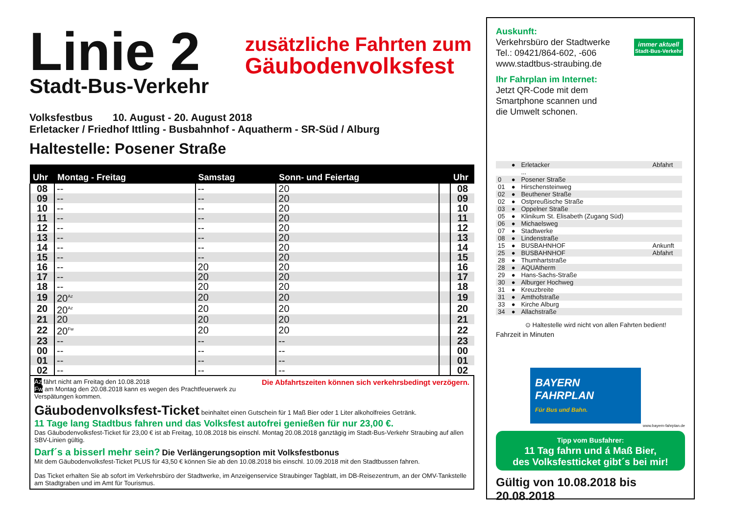Linie 2
Stadt-Bus-Verkehr
zusätzliche Fahrten zum
Gäubodenvolksfest
Volksfestbus 10. August - 20. August 2018
Erletacker / Friedhof Ittling - Busbahnhof - Aquatherm - SR-Süd / Alburg
Haltestelle: Posener Straße
| Uhr | Montag - Freitag | Samstag | Sonn- und Feiertag | | Uhr |
| --- | --- | --- | --- | --- | --- |
| 08 | -- | -- | 20 | | 08 |
| 09 | -- | -- | 20 | | 09 |
| 10 | -- | -- | 20 | | 10 |
| 11 | -- | -- | 20 | | 11 |
| 12 | -- | -- | 20 | | 12 |
| 13 | -- | -- | 20 | | 13 |
| 14 | -- | -- | 20 | | 14 |
| 15 | -- | -- | 20 | | 15 |
| 16 | -- | 20 | 20 | | 16 |
| 17 | -- | 20 | 20 | | 17 |
| 18 | -- | 20 | 20 | | 18 |
| 19 | 20<sup>Az</sup> | 20 | 20 | | 19 |
| 20 | 20<sup>Az</sup> | 20 | 20 | | 20 |
| 21 | 20 | 20 | 20 | | 21 |
| 22 | 20<sup>Fw</sup> | 20 | 20 | | 22 |
| 23 | -- | -- | -- | | 23 |
| 00 | -- | -- | -- | | 00 |
| 01 | -- | -- | -- | | 01 |
| 02 | -- | -- | -- | | 02 |
Az fährt nicht am Freitag den 10.08.2018 Die Abfahrtszeiten können sich verkehrsbedingt verzögern.
Fw am Montag den 20.08.2018 kann es wegen des Prachtfeuerwerk zu Verspätungen kommen.
Gäubodenvolksfest-Ticket beinhaltet einen Gutschein für 1 Maß Bier oder 1 Liter alkoholfreies Getränk.
11 Tage lang Stadtbus fahren und das Volksfest autofrei genießen für nur 23,00 €.
Das Gäubodenvolksfest-Ticket für 23,00 € ist ab Freitag, 10.08.2018 bis einschl. Montag 20.08.2018 ganztägig im Stadt-Bus-Verkehr Straubing auf allen SBV-Linien gültig.
Darf´s a bisserl mehr sein? Die Verlängerungsoption mit Volksfestbonus
Mit dem Gäubodenvolksfest-Ticket PLUS für 43,50 € können Sie ab den 10.08.2018 bis einschl. 10.09.2018 mit den Stadtbussen fahren.
Das Ticket erhalten Sie ab sofort im Verkehrsbüro der Stadtwerke, im Anzeigenservice Straubinger Tagblatt, im DB-Reisezentrum, an der OMV-Tankstelle am Stadtgraben und im Amt für Tourismus.
Auskunft:
Verkehrsbüro der Stadtwerke
Tel.: 09421/864-602, -606
www.stadtbus-straubing.de
Ihr Fahrplan im Internet:
Jetzt QR-Code mit dem
Smartphone scannen und
die Umwelt schonen.
immer aktuell
Stadt-Bus-Verkehr
| | ● | Erletacker | Abfahrt |
| | | ... | |
| 0 | ● | Posener Straße | |
| 01 | ● | Hirschensteinweg | |
| 02 | ● | Beuthener Straße | |
| 02 | ● | Ostpreußische Straße | |
| 03 | ● | Oppelner Straße | |
| 05 | ● | Klinikum St. Elisabeth (Zugang Süd) | |
| 06 | ● | Michaelsweg | |
| 07 | ● | Stadtwerke | |
| 08 | ● | Lindenstraße | |
| 15 | ● | BUSBAHNHOF | Ankunft |
| 25 | ● | BUSBAHNHOF | Abfahrt |
| 28 | ● | Thumhartstraße | |
| 28 | ● | AQUAtherm | |
| 29 | ● | Hans-Sachs-Straße | |
| 30 | ● | Alburger Hochweg | |
| 31 | ● | Kreuzbreite | |
| 31 | ● | Amthofstraße | |
| 33 | ● | Kirche Alburg | |
| 34 | ● | Allachstraße | |
⊙ Haltestelle wird nicht von allen Fahrten bedient!
Fahrzeit in Minuten
BAYERN
FAHRPLAN
Für Bus und Bahn.
www.bayern-fahrplan.de
Tipp vom Busfahrer:
11 Tag fahrn und á Maß Bier,
des Volksfestticket gibt´s bei mir!
Gültig von 10.08.2018 bis 20.08.2018